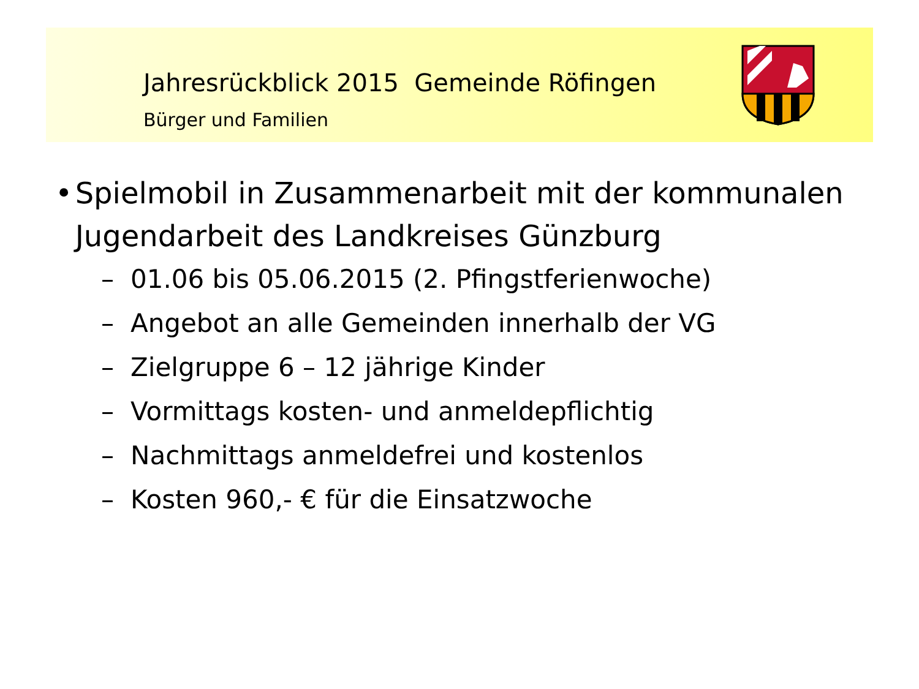Jahresrückblick 2015 Gemeinde Röfingen
Bürger und Familien
• Spielmobil in Zusammenarbeit mit der kommunalen Jugendarbeit des Landkreises Günzburg
– 01.06 bis 05.06.2015 (2. Pfingstferienwoche)
– Angebot an alle Gemeinden innerhalb der VG
– Zielgruppe 6 – 12 jährige Kinder
– Vormittags kosten- und anmeldepflichtig
– Nachmittags anmeldefrei und kostenlos
– Kosten 960,- € für die Einsatzwoche